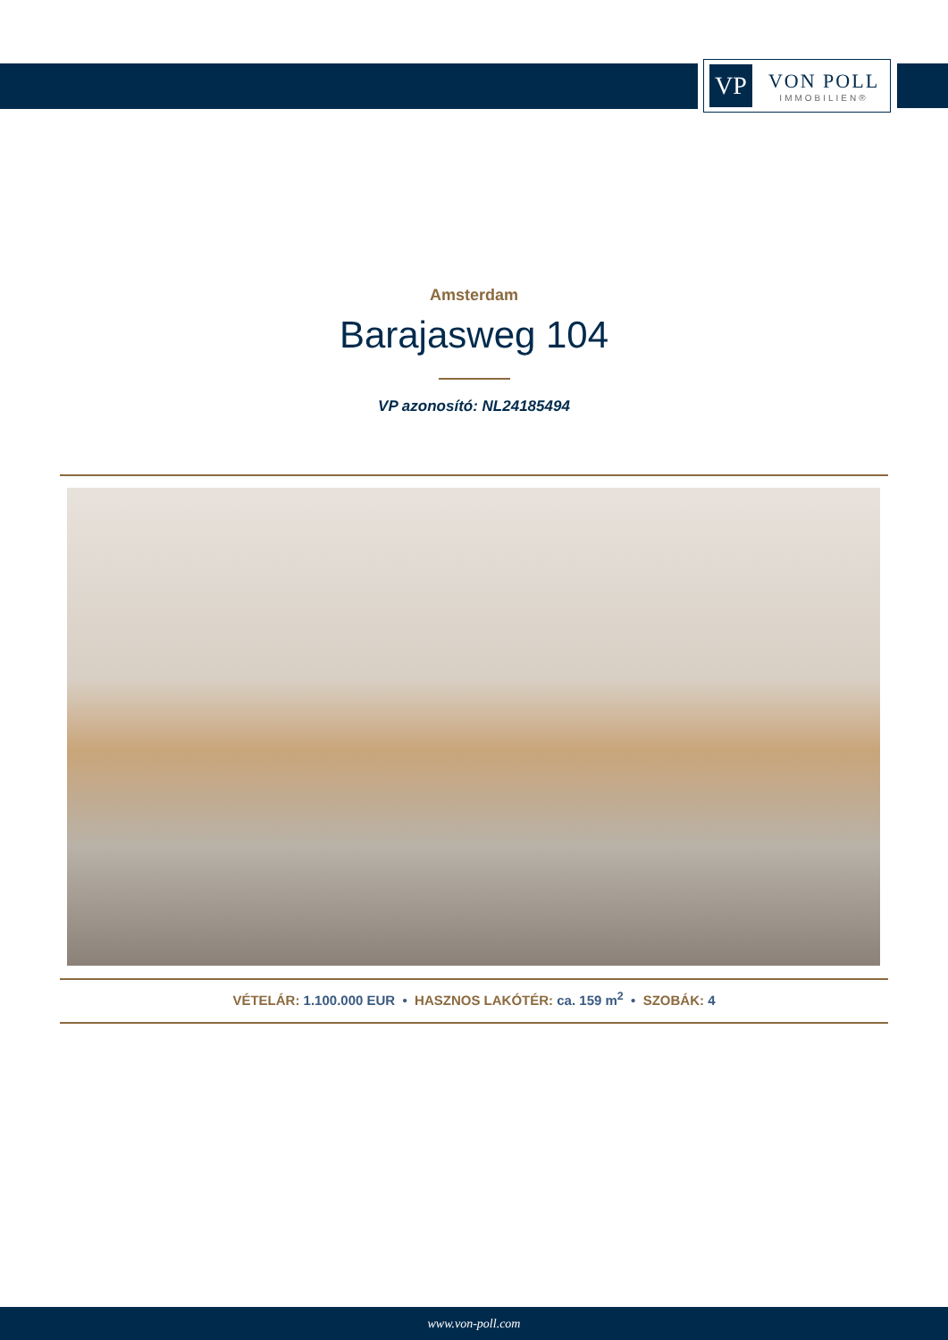VP
VON POLL
IMMOBILIEN®
Amsterdam
Barajasweg 104
VP azonosító: NL24185494
VÉTELÁR: 1.100.000 EUR • HASZNOS LAKÓTÉR: ca. 159 m<sup>2</sup> • SZOBÁK: 4
www.von-poll.com